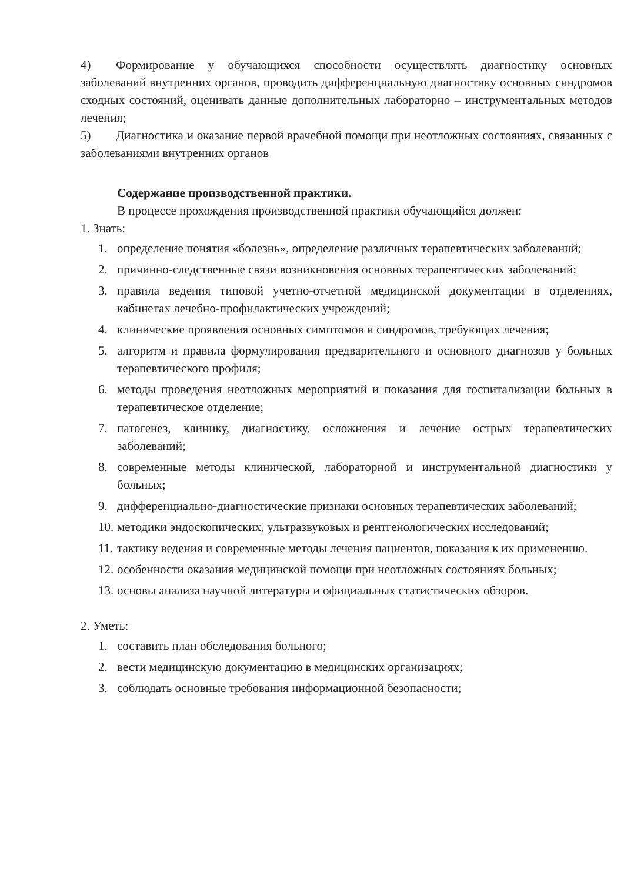4) Формирование у обучающихся способности осуществлять диагностику основных заболеваний внутренних органов, проводить дифференциальную диагностику основных синдромов сходных состояний, оценивать данные дополнительных лабораторно – инструментальных методов лечения;
5) Диагностика и оказание первой врачебной помощи при неотложных состояниях, связанных с заболеваниями внутренних органов
Содержание производственной практики.
В процессе прохождения производственной практики обучающийся должен:
1. Знать:
1. определение понятия «болезнь», определение различных терапевтических заболеваний;
2. причинно-следственные связи возникновения основных терапевтических заболеваний;
3. правила ведения типовой учетно-отчетной медицинской документации в отделениях, кабинетах лечебно-профилактических учреждений;
4. клинические проявления основных симптомов и синдромов, требующих лечения;
5. алгоритм и правила формулирования предварительного и основного диагнозов у больных терапевтического профиля;
6. методы проведения неотложных мероприятий и показания для госпитализации больных в терапевтическое отделение;
7. патогенез, клинику, диагностику, осложнения и лечение острых терапевтических заболеваний;
8. современные методы клинической, лабораторной и инструментальной диагностики у больных;
9. дифференциально-диагностические признаки основных терапевтических заболеваний;
10. методики эндоскопических, ультразвуковых и рентгенологических исследований;
11. тактику ведения и современные методы лечения пациентов, показания к их применению.
12. особенности оказания медицинской помощи при неотложных состояниях больных;
13. основы анализа научной литературы и официальных статистических обзоров.
2. Уметь:
1. составить план обследования больного;
2. вести медицинскую документацию в медицинских организациях;
3. соблюдать основные требования информационной безопасности;